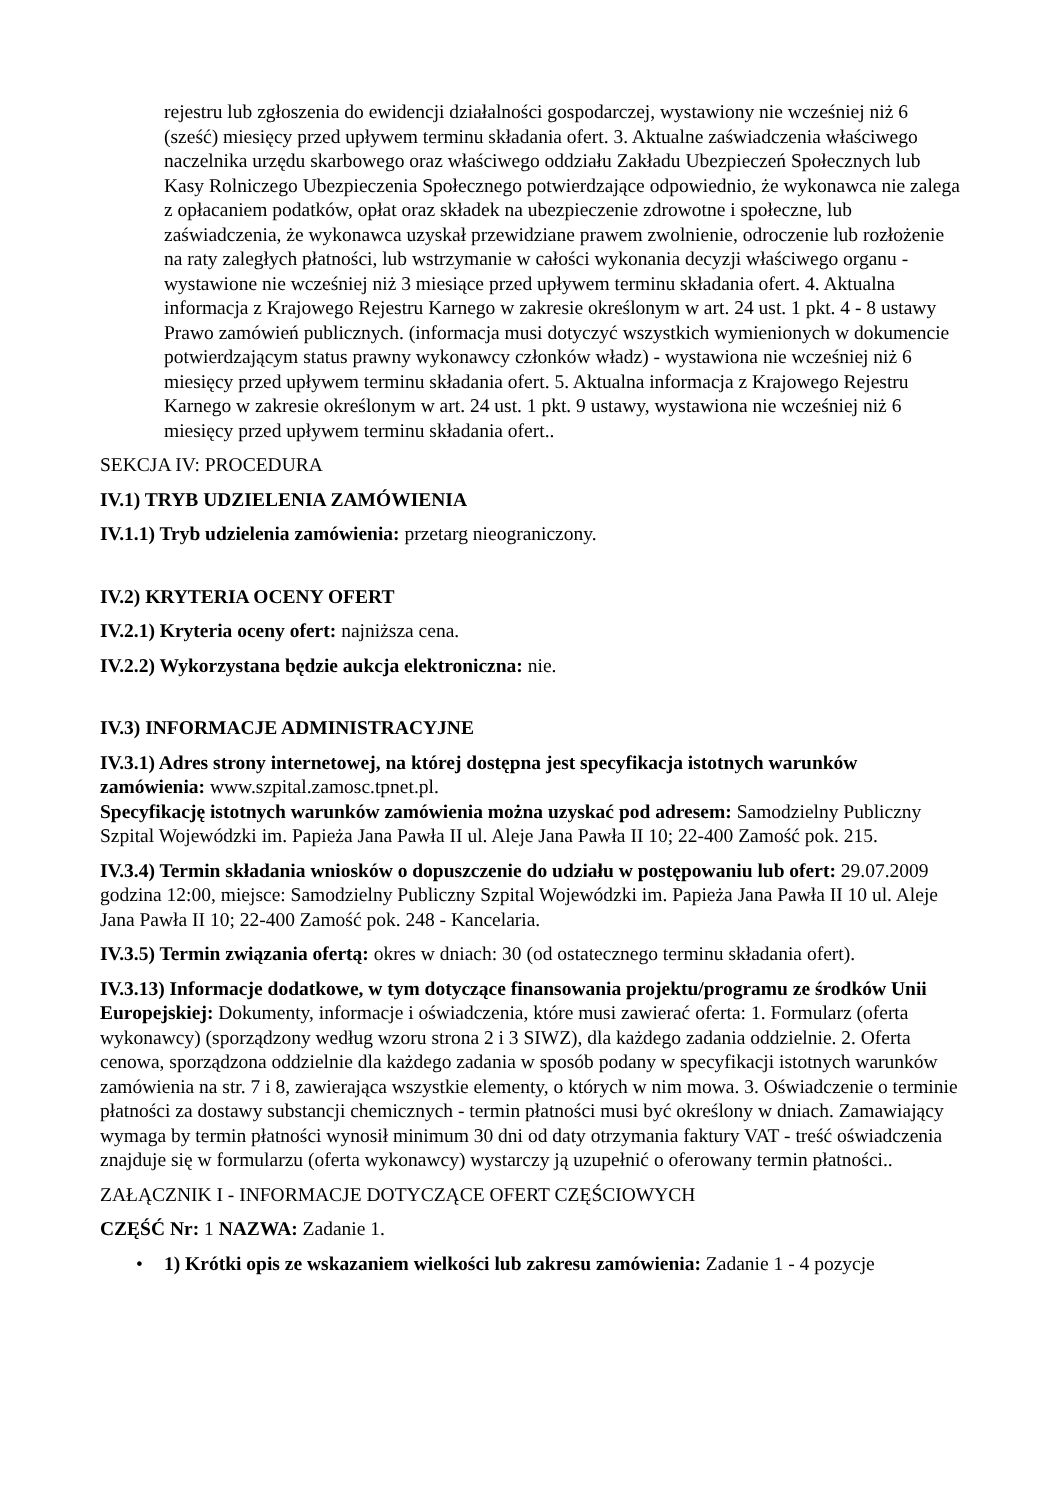rejestru lub zgłoszenia do ewidencji działalności gospodarczej, wystawiony nie wcześniej niż 6 (sześć) miesięcy przed upływem terminu składania ofert. 3. Aktualne zaświadczenia właściwego naczelnika urzędu skarbowego oraz właściwego oddziału Zakładu Ubezpieczeń Społecznych lub Kasy Rolniczego Ubezpieczenia Społecznego potwierdzające odpowiednio, że wykonawca nie zalega z opłacaniem podatków, opłat oraz składek na ubezpieczenie zdrowotne i społeczne, lub zaświadczenia, że wykonawca uzyskał przewidziane prawem zwolnienie, odroczenie lub rozłożenie na raty zaległych płatności, lub wstrzymanie w całości wykonania decyzji właściwego organu - wystawione nie wcześniej niż 3 miesiące przed upływem terminu składania ofert. 4. Aktualna informacja z Krajowego Rejestru Karnego w zakresie określonym w art. 24 ust. 1 pkt. 4 - 8 ustawy Prawo zamówień publicznych. (informacja musi dotyczyć wszystkich wymienionych w dokumencie potwierdzającym status prawny wykonawcy członków władz) - wystawiona nie wcześniej niż 6 miesięcy przed upływem terminu składania ofert. 5. Aktualna informacja z Krajowego Rejestru Karnego w zakresie określonym w art. 24 ust. 1 pkt. 9 ustawy, wystawiona nie wcześniej niż 6 miesięcy przed upływem terminu składania ofert..
SEKCJA IV: PROCEDURA
IV.1) TRYB UDZIELENIA ZAMÓWIENIA
IV.1.1) Tryb udzielenia zamówienia: przetarg nieograniczony.
IV.2) KRYTERIA OCENY OFERT
IV.2.1) Kryteria oceny ofert: najniższa cena.
IV.2.2) Wykorzystana będzie aukcja elektroniczna: nie.
IV.3) INFORMACJE ADMINISTRACYJNE
IV.3.1) Adres strony internetowej, na której dostępna jest specyfikacja istotnych warunków zamówienia: www.szpital.zamosc.tpnet.pl.
Specyfikację istotnych warunków zamówienia można uzyskać pod adresem: Samodzielny Publiczny Szpital Wojewódzki im. Papieża Jana Pawła II ul. Aleje Jana Pawła II 10; 22-400 Zamość pok. 215.
IV.3.4) Termin składania wniosków o dopuszczenie do udziału w postępowaniu lub ofert: 29.07.2009 godzina 12:00, miejsce: Samodzielny Publiczny Szpital Wojewódzki im. Papieża Jana Pawła II 10 ul. Aleje Jana Pawła II 10; 22-400 Zamość pok. 248 - Kancelaria.
IV.3.5) Termin związania ofertą: okres w dniach: 30 (od ostatecznego terminu składania ofert).
IV.3.13) Informacje dodatkowe, w tym dotyczące finansowania projektu/programu ze środków Unii Europejskiej: Dokumenty, informacje i oświadczenia, które musi zawierać oferta: 1. Formularz (oferta wykonawcy) (sporządzony według wzoru strona 2 i 3 SIWZ), dla każdego zadania oddzielnie. 2. Oferta cenowa, sporządzona oddzielnie dla każdego zadania w sposób podany w specyfikacji istotnych warunków zamówienia na str. 7 i 8, zawierająca wszystkie elementy, o których w nim mowa. 3. Oświadczenie o terminie płatności za dostawy substancji chemicznych - termin płatności musi być określony w dniach. Zamawiający wymaga by termin płatności wynosił minimum 30 dni od daty otrzymania faktury VAT - treść oświadczenia znajduje się w formularzu (oferta wykonawcy) wystarczy ją uzupełnić o oferowany termin płatności..
ZAŁĄCZNIK I - INFORMACJE DOTYCZĄCE OFERT CZĘŚCIOWYCH
CZĘŚĆ Nr: 1 NAZWA: Zadanie 1.
• 1) Krótki opis ze wskazaniem wielkości lub zakresu zamówienia: Zadanie 1 - 4 pozycje